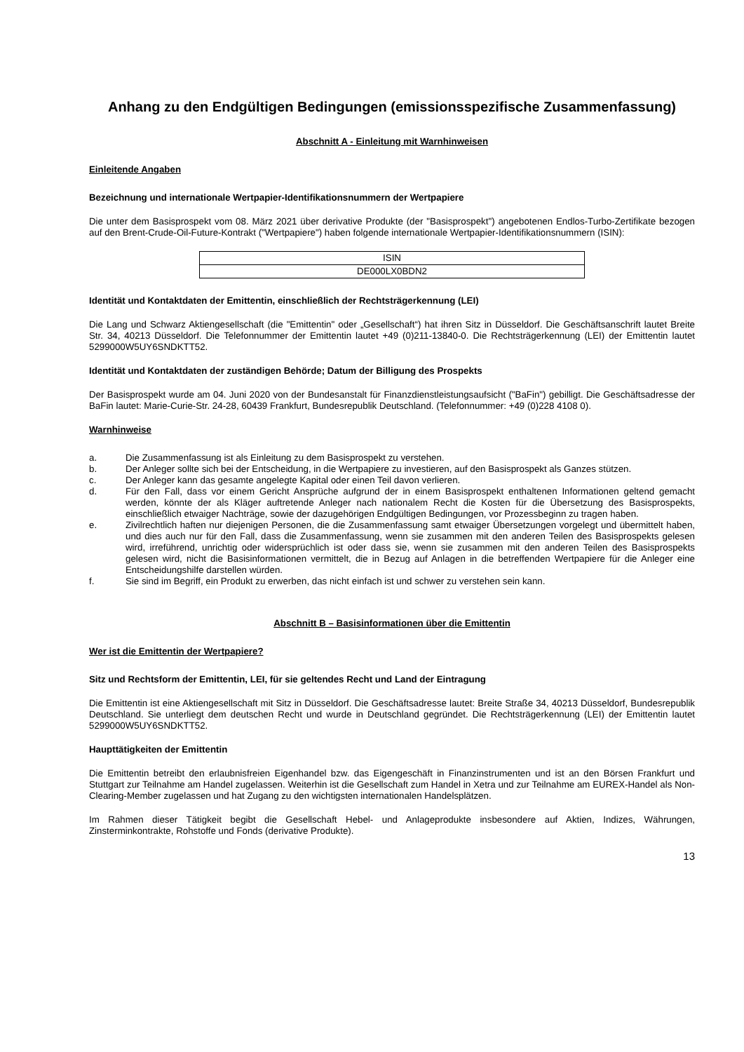Anhang zu den Endgültigen Bedingungen (emissionsspezifische Zusammenfassung)
Abschnitt A - Einleitung mit Warnhinweisen
Einleitende Angaben
Bezeichnung und internationale Wertpapier-Identifikationsnummern der Wertpapiere
Die unter dem Basisprospekt vom 08. März 2021 über derivative Produkte (der "Basisprospekt") angebotenen Endlos-Turbo-Zertifikate bezogen auf den Brent-Crude-Oil-Future-Kontrakt ("Wertpapiere") haben folgende internationale Wertpapier-Identifikationsnummern (ISIN):
| ISIN |
| DE000LX0BDN2 |
Identität und Kontaktdaten der Emittentin, einschließlich der Rechtsträgerkennung (LEI)
Die Lang und Schwarz Aktiengesellschaft (die "Emittentin" oder „Gesellschaft“) hat ihren Sitz in Düsseldorf. Die Geschäftsanschrift lautet Breite Str. 34, 40213 Düsseldorf. Die Telefonnummer der Emittentin lautet +49 (0)211-13840-0. Die Rechtsträgerkennung (LEI) der Emittentin lautet 5299000W5UY6SNDKTT52.
Identität und Kontaktdaten der zuständigen Behörde; Datum der Billigung des Prospekts
Der Basisprospekt wurde am 04. Juni 2020 von der Bundesanstalt für Finanzdienstleistungsaufsicht ("BaFin") gebilligt. Die Geschäftsadresse der BaFin lautet: Marie-Curie-Str. 24-28, 60439 Frankfurt, Bundesrepublik Deutschland. (Telefonnummer: +49 (0)228 4108 0).
Warnhinweise
a. Die Zusammenfassung ist als Einleitung zu dem Basisprospekt zu verstehen.
b. Der Anleger sollte sich bei der Entscheidung, in die Wertpapiere zu investieren, auf den Basisprospekt als Ganzes stützen.
c. Der Anleger kann das gesamte angelegte Kapital oder einen Teil davon verlieren.
d. Für den Fall, dass vor einem Gericht Ansprüche aufgrund der in einem Basisprospekt enthaltenen Informationen geltend gemacht werden, könnte der als Kläger auftretende Anleger nach nationalem Recht die Kosten für die Übersetzung des Basisprospekts, einschließlich etwaiger Nachträge, sowie der dazugehörigen Endgültigen Bedingungen, vor Prozessbeginn zu tragen haben.
e. Zivilrechtlich haften nur diejenigen Personen, die die Zusammenfassung samt etwaiger Übersetzungen vorgelegt und übermittelt haben, und dies auch nur für den Fall, dass die Zusammenfassung, wenn sie zusammen mit den anderen Teilen des Basisprospekts gelesen wird, irreführend, unrichtig oder widersprüchlich ist oder dass sie, wenn sie zusammen mit den anderen Teilen des Basisprospekts gelesen wird, nicht die Basisinformationen vermittelt, die in Bezug auf Anlagen in die betreffenden Wertpapiere für die Anleger eine Entscheidungshilfe darstellen würden.
f. Sie sind im Begriff, ein Produkt zu erwerben, das nicht einfach ist und schwer zu verstehen sein kann.
Abschnitt B – Basisinformationen über die Emittentin
Wer ist die Emittentin der Wertpapiere?
Sitz und Rechtsform der Emittentin, LEI, für sie geltendes Recht und Land der Eintragung
Die Emittentin ist eine Aktiengesellschaft mit Sitz in Düsseldorf. Die Geschäftsadresse lautet: Breite Straße 34, 40213 Düsseldorf, Bundesrepublik Deutschland. Sie unterliegt dem deutschen Recht und wurde in Deutschland gegründet. Die Rechtsträgerkennung (LEI) der Emittentin lautet 5299000W5UY6SNDKTT52.
Haupttätigkeiten der Emittentin
Die Emittentin betreibt den erlaubnisfreien Eigenhandel bzw. das Eigengeschäft in Finanzinstrumenten und ist an den Börsen Frankfurt und Stuttgart zur Teilnahme am Handel zugelassen. Weiterhin ist die Gesellschaft zum Handel in Xetra und zur Teilnahme am EUREX-Handel als Non-Clearing-Member zugelassen und hat Zugang zu den wichtigsten internationalen Handelsplätzen.
Im Rahmen dieser Tätigkeit begibt die Gesellschaft Hebel- und Anlageprodukte insbesondere auf Aktien, Indizes, Währungen, Zinsterminkontrakte, Rohstoffe und Fonds (derivative Produkte).
13